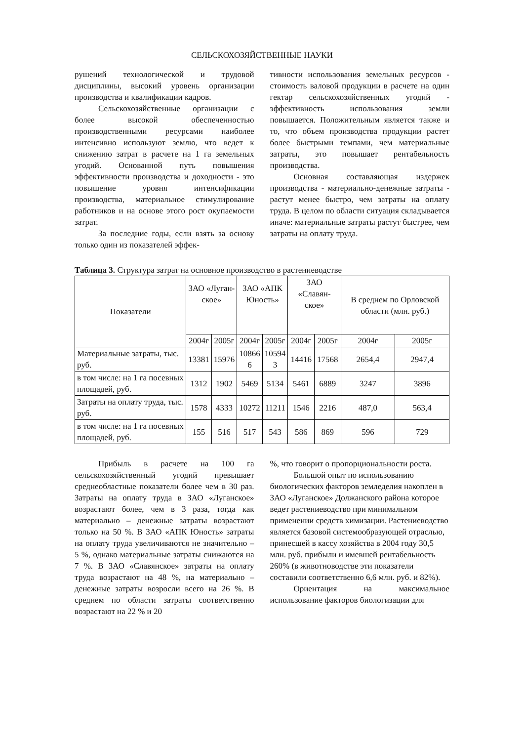СЕЛЬСКОХОЗЯЙСТВЕННЫЕ НАУКИ
рушений технологической и трудовой дисциплины, высокий уровень организации производства и квалификации кадров.
Сельскохозяйственные организации с более высокой обеспеченностью производственными ресурсами наиболее интенсивно используют землю, что ведет к снижению затрат в расчете на 1 га земельных угодий. Основанной путь повышения эффективности производства и доходности - это повышение уровня интенсификации производства, материальное стимулирование работников и на основе этого рост окупаемости затрат.
За последние годы, если взять за основу только один из показателей эффек-
тивности использования земельных ресурсов - стоимость валовой продукции в расчете на один гектар сельскохозяйственных угодий - эффективность использования земли повышается. Положительным является также и то, что объем производства продукции растет более быстрыми темпами, чем материальные затраты, это повышает рентабельность производства.
Основная составляющая издержек производства - материально-денежные затраты - растут менее быстро, чем затраты на оплату труда. В целом по области ситуация складывается иначе: материальные затраты растут быстрее, чем затраты на оплату труда.
Таблица 3. Структура затрат на основное производство в растениеводстве
| Показатели | ЗАО «Луган- ское» | | ЗАО «АПК Юность» | | ЗАО «Славян- ское» | | В среднем по Орловской области (млн. руб.) | |
| --- | --- | --- | --- | --- | --- | --- | --- | --- |
| | 2004г | 2005г | 2004г | 2005г | 2004г | 2005г | 2004г | 2005г |
| Материальные затраты, тыс. руб. | 13381 | 15976 | 10866 6 | 10594 3 | 14416 | 17568 | 2654,4 | 2947,4 |
| в том числе: на 1 га посевных площадей, руб. | 1312 | 1902 | 5469 | 5134 | 5461 | 6889 | 3247 | 3896 |
| Затраты на оплату труда, тыс. руб. | 1578 | 4333 | 10272 | 11211 | 1546 | 2216 | 487,0 | 563,4 |
| в том числе: на 1 га посевных площадей, руб. | 155 | 516 | 517 | 543 | 586 | 869 | 596 | 729 |
Прибыль в расчете на 100 га сельскохозяйственный угодий превышает среднеобластные показатели более чем в 30 раз. Затраты на оплату труда в ЗАО «Луганское» возрастают более, чем в 3 раза, тогда как материально – денежные затраты возрастают только на 50 %. В ЗАО «АПК Юность» затраты на оплату труда увеличиваются не значительно – 5 %, однако материальные затраты снижаются на 7 %. В ЗАО «Славянское» затраты на оплату труда возрастают на 48 %, на материально – денежные затраты возросли всего на 26 %. В среднем по области затраты соответственно возрастают на 22 % и 20
%, что говорит о пропорциональности роста.
Большой опыт по использованию биологических факторов земледелия накоплен в ЗАО «Луганское» Должанского района которое ведет растениеводство при минимальном применении средств химизации. Растениеводство является базовой системообразующей отраслью, принесшей в кассу хозяйства в 2004 году 30,5 млн. руб. прибыли и имевшей рентабельность 260% (в животноводстве эти показатели составили соответственно 6,6 млн. руб. и 82%).
Ориентация на максимальное использование факторов биологизации для